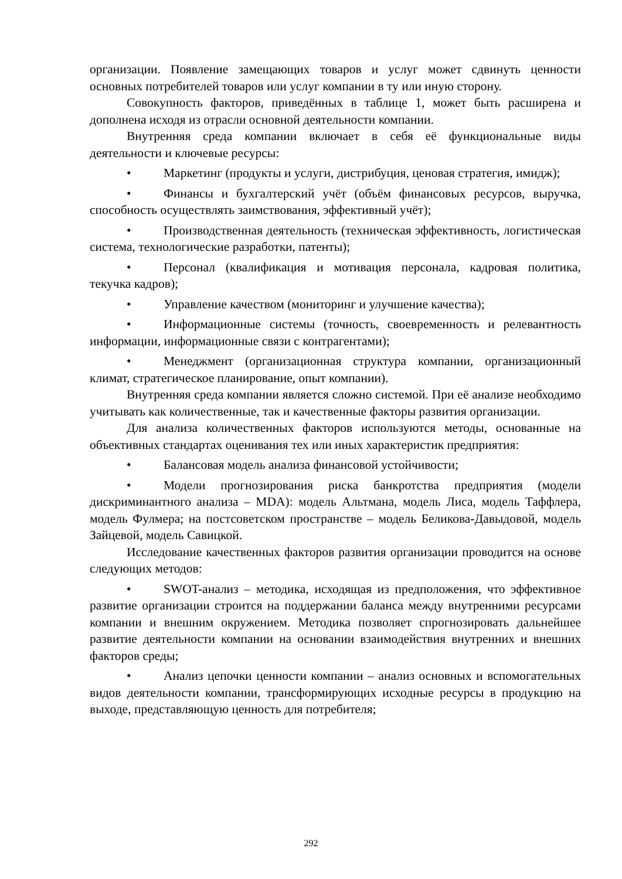организации. Появление замещающих товаров и услуг может сдвинуть ценности основных потребителей товаров или услуг компании в ту или иную сторону.
Совокупность факторов, приведённых в таблице 1, может быть расширена и дополнена исходя из отрасли основной деятельности компании.
Внутренняя среда компании включает в себя её функциональные виды деятельности и ключевые ресурсы:
• Маркетинг (продукты и услуги, дистрибуция, ценовая стратегия, имидж);
• Финансы и бухгалтерский учёт (объём финансовых ресурсов, выручка, способность осуществлять заимствования, эффективный учёт);
• Производственная деятельность (техническая эффективность, логистическая система, технологические разработки, патенты);
• Персонал (квалификация и мотивация персонала, кадровая политика, текучка кадров);
• Управление качеством (мониторинг и улучшение качества);
• Информационные системы (точность, своевременность и релевантность информации, информационные связи с контрагентами);
• Менеджмент (организационная структура компании, организационный климат, стратегическое планирование, опыт компании).
Внутренняя среда компании является сложно системой. При её анализе необходимо учитывать как количественные, так и качественные факторы развития организации.
Для анализа количественных факторов используются методы, основанные на объективных стандартах оценивания тех или иных характеристик предприятия:
• Балансовая модель анализа финансовой устойчивости;
• Модели прогнозирования риска банкротства предприятия (модели дискриминантного анализа – MDA): модель Альтмана, модель Лиса, модель Таффлера, модель Фулмера; на постсоветском пространстве – модель Беликова-Давыдовой, модель Зайцевой, модель Савицкой.
Исследование качественных факторов развития организации проводится на основе следующих методов:
• SWOT-анализ – методика, исходящая из предположения, что эффективное развитие организации строится на поддержании баланса между внутренними ресурсами компании и внешним окружением. Методика позволяет спрогнозировать дальнейшее развитие деятельности компании на основании взаимодействия внутренних и внешних факторов среды;
• Анализ цепочки ценности компании – анализ основных и вспомогательных видов деятельности компании, трансформирующих исходные ресурсы в продукцию на выходе, представляющую ценность для потребителя;
292